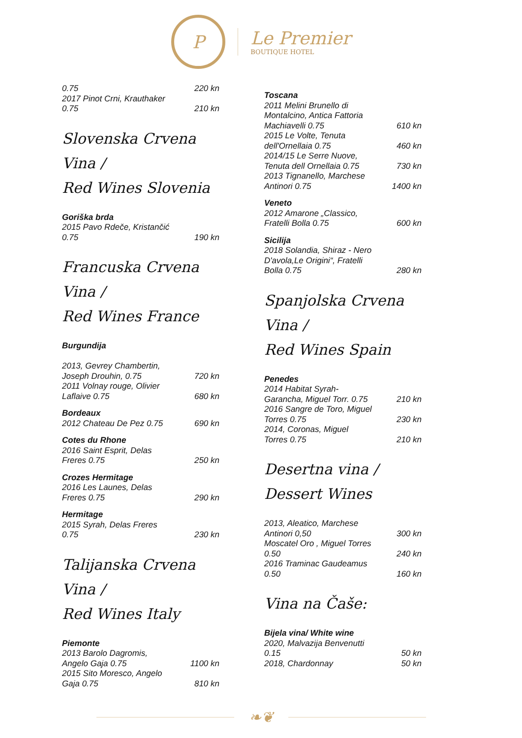P
Le Premier
BOUTIQUE HOTEL
0.75 220 kn
2017 Pinot Crni, Krauthaker 0.75 210 kn
Slovenska Crvena Vina /
Red Wines Slovenia
Goriška brda
2015 Pavo Rdeče, Kristančić 0.75 190 kn
Francuska Crvena Vina /
Red Wines France
Burgundija
2013, Gevrey Chambertin, Joseph Drouhin, 0.75 720 kn
2011 Volnay rouge, Olivier Laflaive 0.75 680 kn
Bordeaux
2012 Chateau De Pez 0.75 690 kn
Cotes du Rhone
2016 Saint Esprit, Delas Freres 0.75 250 kn
Crozes Hermitage
2016 Les Launes, Delas Freres 0.75 290 kn
Hermitage
2015 Syrah, Delas Freres 0.75 230 kn
Talijanska Crvena Vina /
Red Wines Italy
Piemonte
2013 Barolo Dagromis, Angelo Gaja 0.75 1100 kn
2015 Sito Moresco, Angelo Gaja 0.75 810 kn
Toscana
2011 Melini Brunello di Montalcino, Antica Fattoria Machiavelli 0.75 610 kn
2015 Le Volte, Tenuta dell'Ornellaia 0.75 460 kn
2014/15 Le Serre Nuove, Tenuta dell Ornellaia 0.75 730 kn
2013 Tignanello, Marchese Antinori 0.75 1400 kn
Veneto
2012 Amarone „Classico, Fratelli Bolla 0.75 600 kn
Sicilija
2018 Solandia, Shiraz - Nero D'avola,Le Origini“, Fratelli Bolla 0.75 280 kn
Spanjolska Crvena Vina /
Red Wines Spain
Penedes
2014 Habitat Syrah-Garancha, Miguel Torr. 0.75 210 kn
2016 Sangre de Toro, Miguel Torres 0.75 230 kn
2014, Coronas, Miguel Torres 0.75 210 kn
Desertna vina / Dessert Wines
2013, Aleatico, Marchese Antinori 0,50 300 kn
Moscatel Oro , Miguel Torres 0.50 240 kn
2016 Traminac Gaudeamus 0.50 160 kn
Vina na Čaše:
Bijela vina/ White wine
2020, Malvazija Benvenutti 0.15 50 kn
2018, Chardonnay 50 kn
❧❦